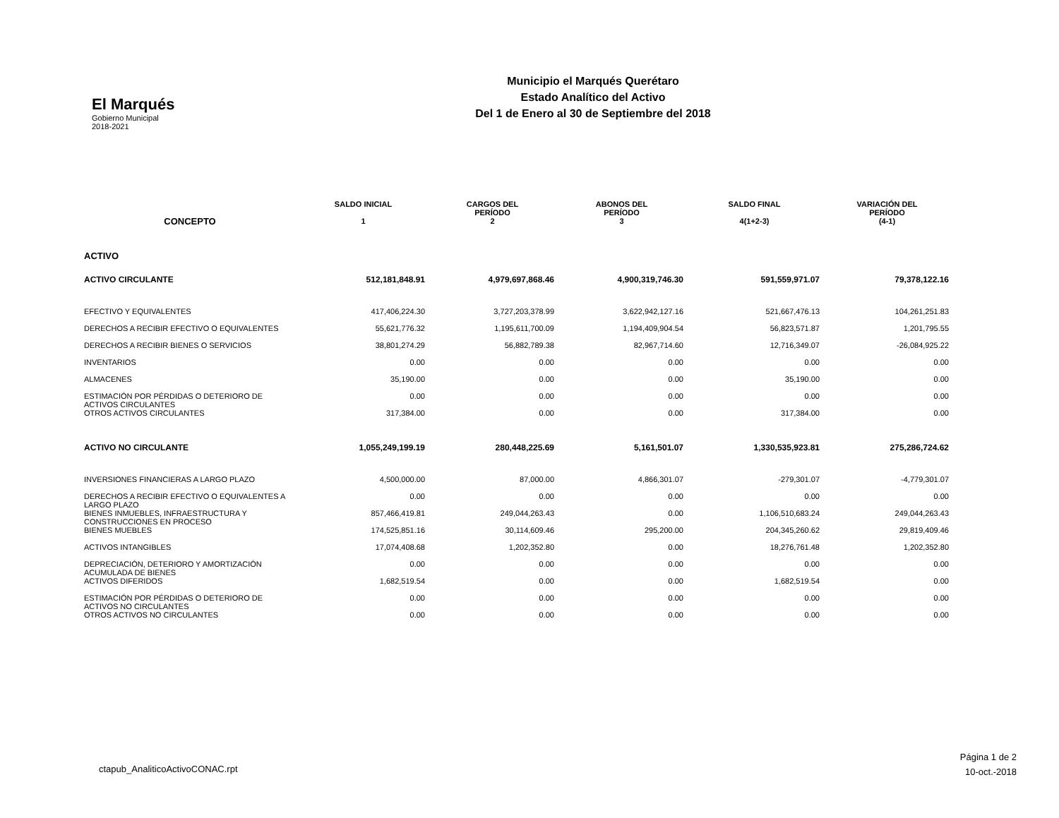El Marqués
Gobierno Municipal
2018-2021
Municipio el Marqués Querétaro
Estado Analítico del Activo
Del 1 de Enero al 30 de Septiembre del 2018
| CONCEPTO | SALDO INICIAL 1 | CARGOS DEL PERÍODO 2 | ABONOS DEL PERÍODO 3 | SALDO FINAL 4(1+2-3) | VARIACIÓN DEL PERÍODO (4-1) |
| --- | --- | --- | --- | --- | --- |
| ACTIVO | | | | | |
| ACTIVO CIRCULANTE | 512,181,848.91 | 4,979,697,868.46 | 4,900,319,746.30 | 591,559,971.07 | 79,378,122.16 |
| EFECTIVO Y EQUIVALENTES | 417,406,224.30 | 3,727,203,378.99 | 3,622,942,127.16 | 521,667,476.13 | 104,261,251.83 |
| DERECHOS A RECIBIR EFECTIVO O EQUIVALENTES | 55,621,776.32 | 1,195,611,700.09 | 1,194,409,904.54 | 56,823,571.87 | 1,201,795.55 |
| DERECHOS A RECIBIR BIENES O SERVICIOS | 38,801,274.29 | 56,882,789.38 | 82,967,714.60 | 12,716,349.07 | -26,084,925.22 |
| INVENTARIOS | 0.00 | 0.00 | 0.00 | 0.00 | 0.00 |
| ALMACENES | 35,190.00 | 0.00 | 0.00 | 35,190.00 | 0.00 |
| ESTIMACIÓN POR PÉRDIDAS O DETERIORO DE ACTIVOS CIRCULANTES | 0.00 | 0.00 | 0.00 | 0.00 | 0.00 |
| OTROS ACTIVOS CIRCULANTES | 317,384.00 | 0.00 | 0.00 | 317,384.00 | 0.00 |
| ACTIVO NO CIRCULANTE | 1,055,249,199.19 | 280,448,225.69 | 5,161,501.07 | 1,330,535,923.81 | 275,286,724.62 |
| INVERSIONES FINANCIERAS A LARGO PLAZO | 4,500,000.00 | 87,000.00 | 4,866,301.07 | -279,301.07 | -4,779,301.07 |
| DERECHOS A RECIBIR EFECTIVO O EQUIVALENTES A LARGO PLAZO | 0.00 | 0.00 | 0.00 | 0.00 | 0.00 |
| BIENES INMUEBLES, INFRAESTRUCTURA Y CONSTRUCCIONES EN PROCESO | 857,466,419.81 | 249,044,263.43 | 0.00 | 1,106,510,683.24 | 249,044,263.43 |
| BIENES MUEBLES | 174,525,851.16 | 30,114,609.46 | 295,200.00 | 204,345,260.62 | 29,819,409.46 |
| ACTIVOS INTANGIBLES | 17,074,408.68 | 1,202,352.80 | 0.00 | 18,276,761.48 | 1,202,352.80 |
| DEPRECIACIÓN, DETERIORO Y AMORTIZACIÓN ACUMULADA DE BIENES | 0.00 | 0.00 | 0.00 | 0.00 | 0.00 |
| ACTIVOS DIFERIDOS | 1,682,519.54 | 0.00 | 0.00 | 1,682,519.54 | 0.00 |
| ESTIMACIÓN POR PÉRDIDAS O DETERIORO DE ACTIVOS NO CIRCULANTES | 0.00 | 0.00 | 0.00 | 0.00 | 0.00 |
| OTROS ACTIVOS NO CIRCULANTES | 0.00 | 0.00 | 0.00 | 0.00 | 0.00 |
ctapub_AnaliticoActivoCONAC.rpt
Página 1 de 2
10-oct.-2018